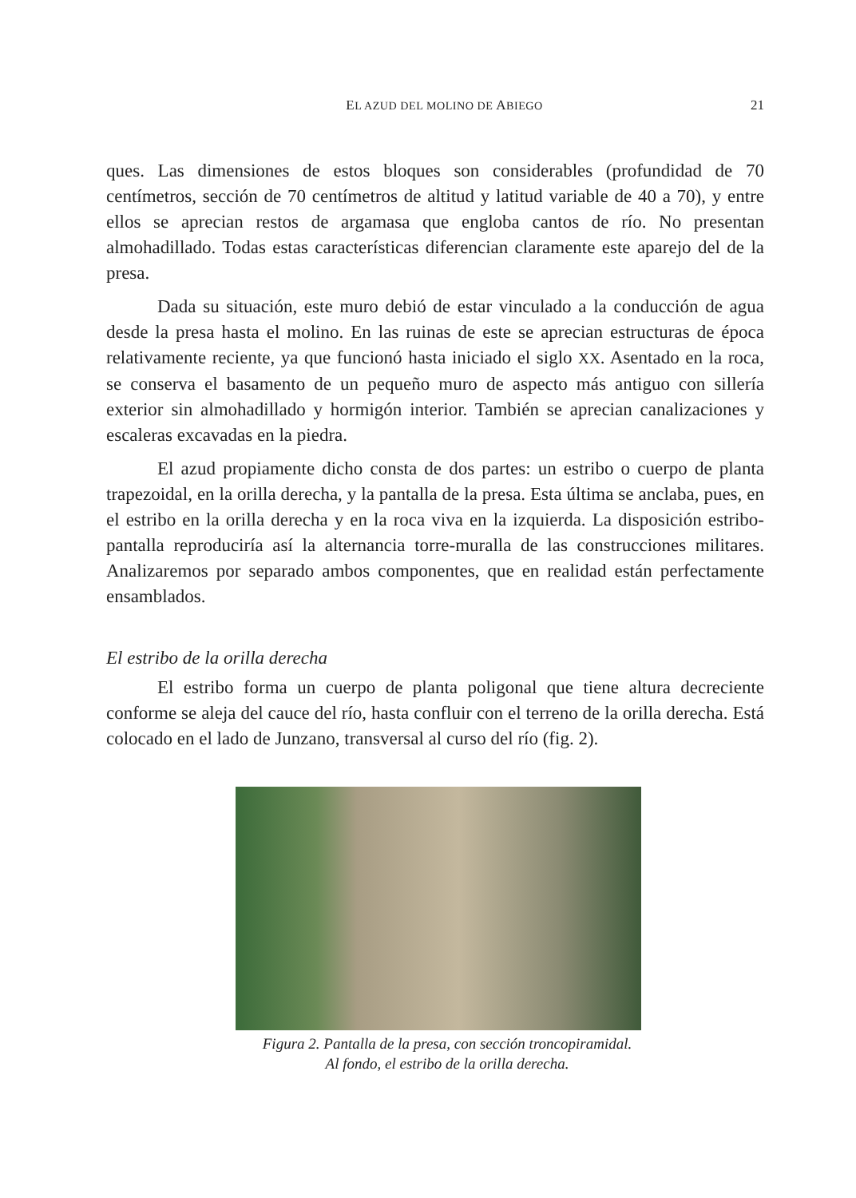EL AZUD DEL MOLINO DE ABIEGO 21
ques. Las dimensiones de estos bloques son considerables (profundidad de 70 centímetros, sección de 70 centímetros de altitud y latitud variable de 40 a 70), y entre ellos se aprecian restos de argamasa que engloba cantos de río. No presentan almohadillado. Todas estas características diferencian claramente este aparejo del de la presa.
Dada su situación, este muro debió de estar vinculado a la conducción de agua desde la presa hasta el molino. En las ruinas de este se aprecian estructuras de época relativamente reciente, ya que funcionó hasta iniciado el siglo XX. Asentado en la roca, se conserva el basamento de un pequeño muro de aspecto más antiguo con sillería exterior sin almohadillado y hormigón interior. También se aprecian canalizaciones y escaleras excavadas en la piedra.
El azud propiamente dicho consta de dos partes: un estribo o cuerpo de planta trapezoidal, en la orilla derecha, y la pantalla de la presa. Esta última se anclaba, pues, en el estribo en la orilla derecha y en la roca viva en la izquierda. La disposición estribo-pantalla reproduciría así la alternancia torre-muralla de las construcciones militares. Analizaremos por separado ambos componentes, que en realidad están perfectamente ensamblados.
El estribo de la orilla derecha
El estribo forma un cuerpo de planta poligonal que tiene altura decreciente conforme se aleja del cauce del río, hasta confluir con el terreno de la orilla derecha. Está colocado en el lado de Junzano, transversal al curso del río (fig. 2).
Figura 2. Pantalla de la presa, con sección troncopiramidal.
Al fondo, el estribo de la orilla derecha.